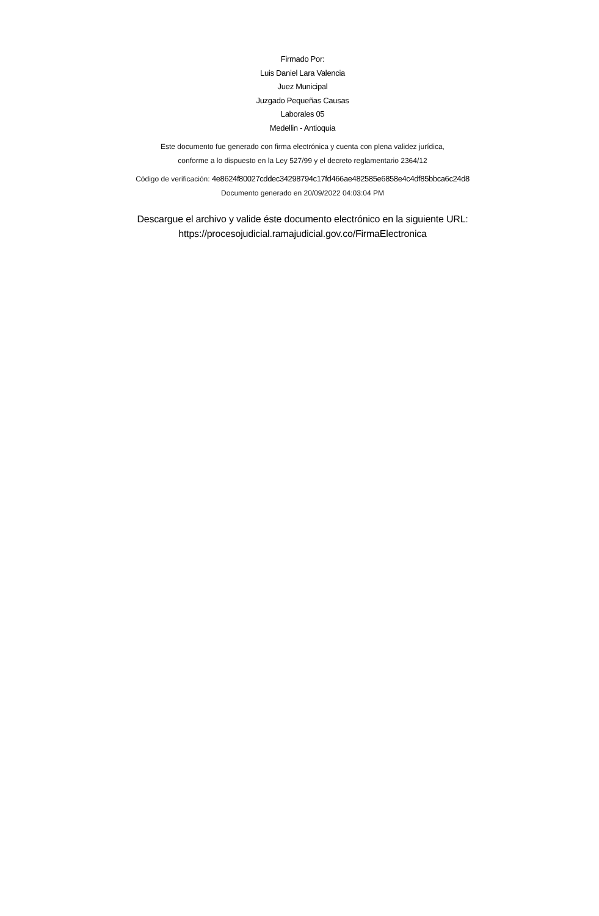Firmado Por:
Luis Daniel Lara Valencia
Juez Municipal
Juzgado Pequeñas Causas
Laborales 05
Medellin - Antioquia
Este documento fue generado con firma electrónica y cuenta con plena validez jurídica,
conforme a lo dispuesto en la Ley 527/99 y el decreto reglamentario 2364/12
Código de verificación: 4e8624f80027cddec34298794c17fd466ae482585e6858e4c4df85bbca6c24d8
Documento generado en 20/09/2022 04:03:04 PM
Descargue el archivo y valide éste documento electrónico en la siguiente URL:
https://procesojudicial.ramajudicial.gov.co/FirmaElectronica